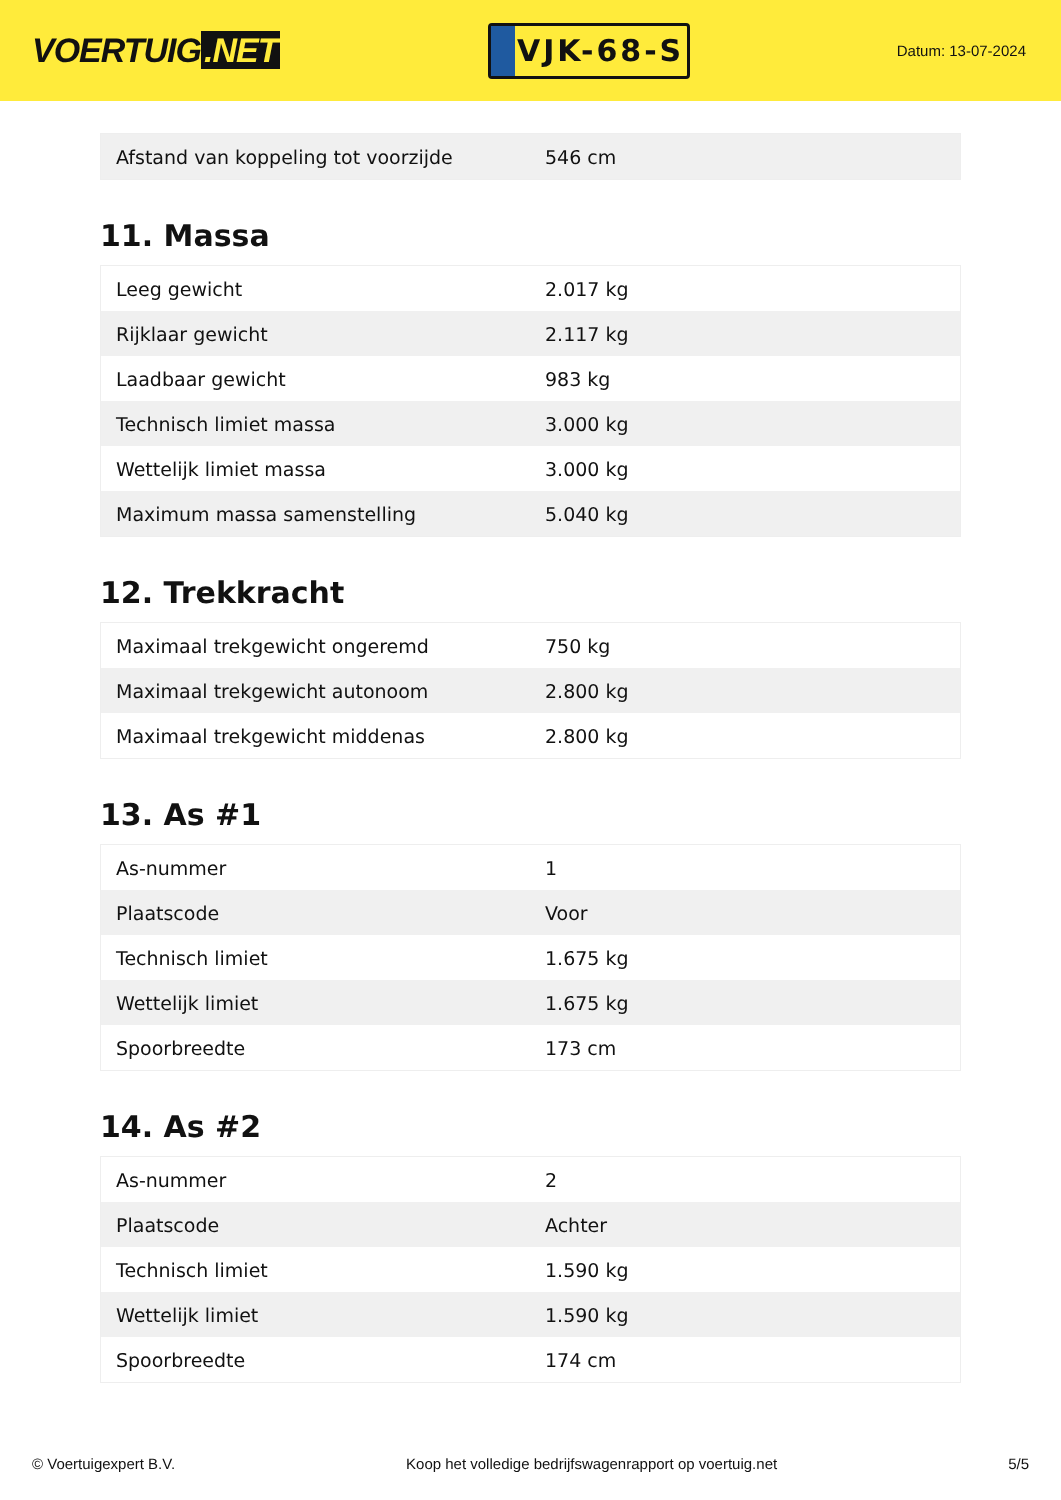VOERTUIG.NET
VJK-68-S
Datum: 13-07-2024
| Afstand van koppeling tot voorzijde | 546 cm |
11. Massa
| Leeg gewicht | 2.017 kg |
| Rijklaar gewicht | 2.117 kg |
| Laadbaar gewicht | 983 kg |
| Technisch limiet massa | 3.000 kg |
| Wettelijk limiet massa | 3.000 kg |
| Maximum massa samenstelling | 5.040 kg |
12. Trekkracht
| Maximaal trekgewicht ongeremd | 750 kg |
| Maximaal trekgewicht autonoom | 2.800 kg |
| Maximaal trekgewicht middenas | 2.800 kg |
13. As #1
| As-nummer | 1 |
| Plaatscode | Voor |
| Technisch limiet | 1.675 kg |
| Wettelijk limiet | 1.675 kg |
| Spoorbreedte | 173 cm |
14. As #2
| As-nummer | 2 |
| Plaatscode | Achter |
| Technisch limiet | 1.590 kg |
| Wettelijk limiet | 1.590 kg |
| Spoorbreedte | 174 cm |
© Voertuigexpert B.V. Koop het volledige bedrijfswagenrapport op voertuig.net 5/5